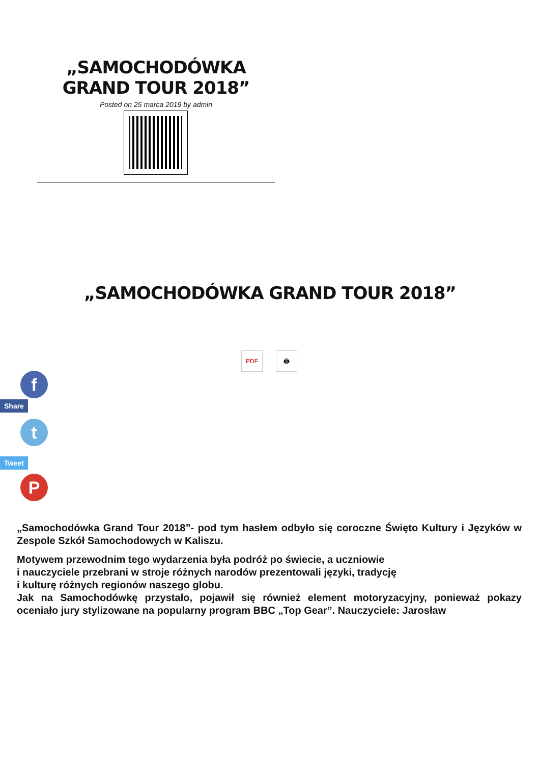„SAMOCHODÓWKA GRAND TOUR 2018”
Posted on 25 marca 2019 by admin
„SAMOCHODÓWKA GRAND TOUR 2018”
PDF 🖨
f
Share
t
Tweet
P
„Samochodówka Grand Tour 2018”- pod tym hasłem odbyło się coroczne Święto Kultury i Języków w Zespole Szkół Samochodowych w Kaliszu.
Motywem przewodnim tego wydarzenia była podróż po świecie, a uczniowie
i nauczyciele przebrani w stroje różnych narodów prezentowali języki, tradycję
i kulturę różnych regionów naszego globu.
Jak na Samochodówkę przystało, pojawił się również element motoryzacyjny, ponieważ pokazy oceniało jury stylizowane na popularny program BBC „Top Gear”. Nauczyciele: Jarosław